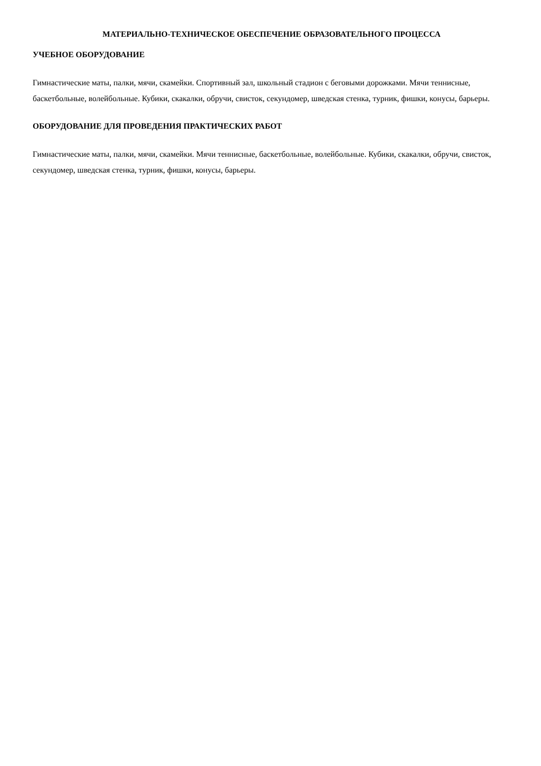МАТЕРИАЛЬНО-ТЕХНИЧЕСКОЕ ОБЕСПЕЧЕНИЕ ОБРАЗОВАТЕЛЬНОГО ПРОЦЕССА
УЧЕБНОЕ ОБОРУДОВАНИЕ
Гимнастические маты, палки, мячи, скамейки. Спортивный зал, школьный стадион с беговыми дорожками. Мячи теннисные, баскетбольные, волейбольные. Кубики, скакалки, обручи, свисток, секундомер, шведская стенка, турник, фишки, конусы, барьеры.
ОБОРУДОВАНИЕ ДЛЯ ПРОВЕДЕНИЯ ПРАКТИЧЕСКИХ РАБОТ
Гимнастические маты, палки, мячи, скамейки. Мячи теннисные, баскетбольные, волейбольные. Кубики, скакалки, обручи, свисток, секундомер, шведская стенка, турник, фишки, конусы, барьеры.